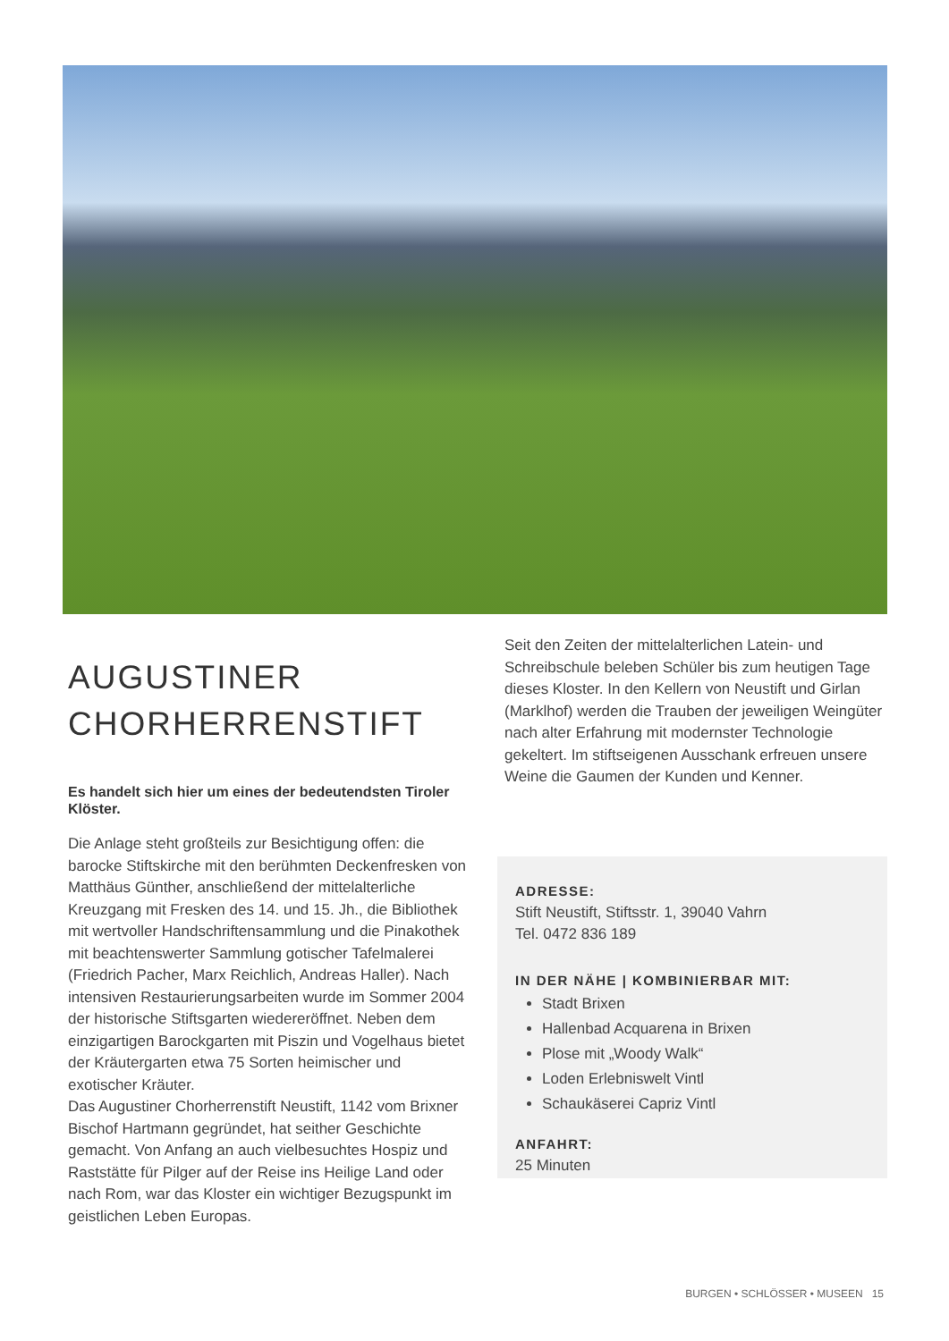AUGUSTINER
CHORHERRENSTIFT
Es handelt sich hier um eines der bedeutendsten Tiroler Klöster.
Die Anlage steht großteils zur Besichtigung offen: die barocke Stiftskirche mit den berühmten Deckenfresken von Matthäus Günther, anschließend der mittelalterliche Kreuzgang mit Fresken des 14. und 15. Jh., die Bibliothek mit wertvoller Handschriftensammlung und die Pinakothek mit beachtenswerter Sammlung gotischer Tafelmalerei (Friedrich Pacher, Marx Reichlich, Andreas Haller). Nach intensiven Restaurierungsarbeiten wurde im Sommer 2004 der historische Stiftsgarten wiedereröffnet. Neben dem einzigartigen Barockgarten mit Piszin und Vogelhaus bietet der Kräutergarten etwa 75 Sorten heimischer und exotischer Kräuter.
Das Augustiner Chorherrenstift Neustift, 1142 vom Brixner Bischof Hartmann gegründet, hat seither Geschichte gemacht. Von Anfang an auch vielbesuchtes Hospiz und Raststätte für Pilger auf der Reise ins Heilige Land oder nach Rom, war das Kloster ein wichtiger Bezugspunkt im geistlichen Leben Europas.
Seit den Zeiten der mittelalterlichen Latein- und Schreibschule beleben Schüler bis zum heutigen Tage dieses Kloster. In den Kellern von Neustift und Girlan (Marklhof) werden die Trauben der jeweiligen Weingüter nach alter Erfahrung mit modernster Technologie gekeltert. Im stiftseigenen Ausschank erfreuen unsere Weine die Gaumen der Kunden und Kenner.
ADRESSE:
Stift Neustift, Stiftsstr. 1, 39040 Vahrn
Tel. 0472 836 189
IN DER NÄHE | KOMBINIERBAR MIT:
Stadt Brixen
Hallenbad Acquarena in Brixen
Plose mit „Woody Walk“
Loden Erlebniswelt Vintl
Schaukäserei Capriz Vintl
ANFAHRT:
25 Minuten
BURGEN • SCHLÖSSER • MUSEEN 15